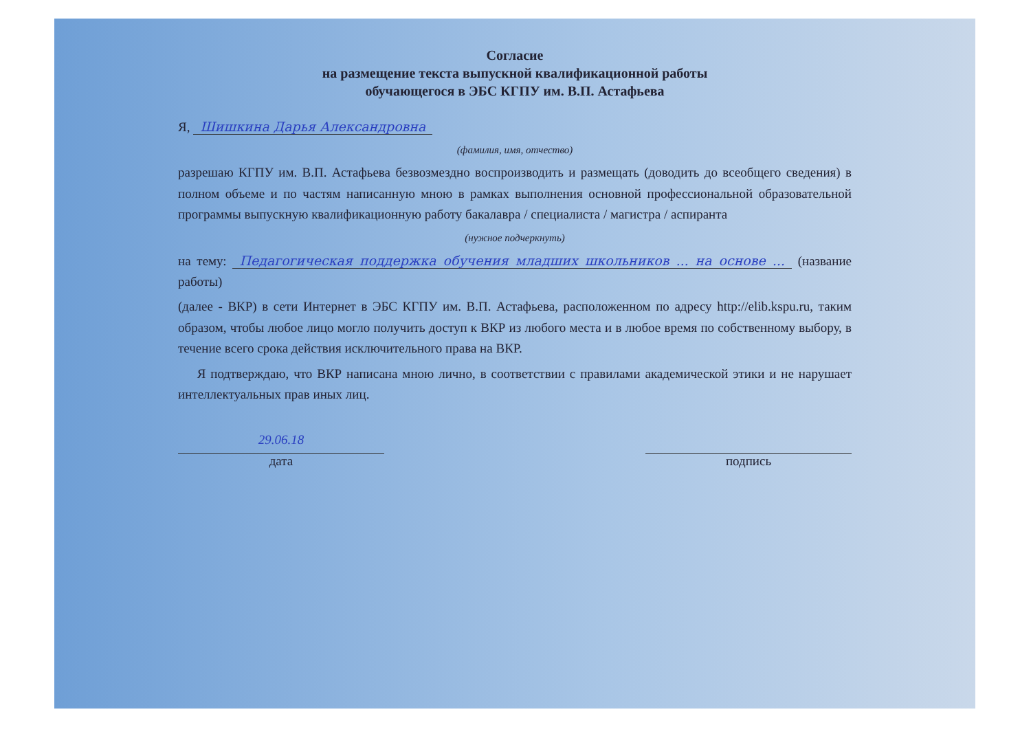Согласие
на размещение текста выпускной квалификационной работы
обучающегося в ЭБС КГПУ им. В.П. Астафьева
Я, Шишкина Дарья Александровна
(фамилия, имя, отчество)
разрешаю КГПУ им. В.П. Астафьева безвозмездно воспроизводить и размещать (доводить до всеобщего сведения) в полном объеме и по частям написанную мною в рамках выполнения основной профессиональной образовательной программы выпускную квалификационную работу бакалавра / специалиста / магистра / аспиранта
(нужное подчеркнуть)
на тему: Педагогическая поддержка обучения младших школьников ... на основе ... (название работы)
(далее - ВКР) в сети Интернет в ЭБС КГПУ им. В.П. Астафьева, расположенном по адресу http://elib.kspu.ru, таким образом, чтобы любое лицо могло получить доступ к ВКР из любого места и в любое время по собственному выбору, в течение всего срока действия исключительного права на ВКР.
Я подтверждаю, что ВКР написана мною лично, в соответствии с правилами академической этики и не нарушает интеллектуальных прав иных лиц.
29.06.18
дата
подпись